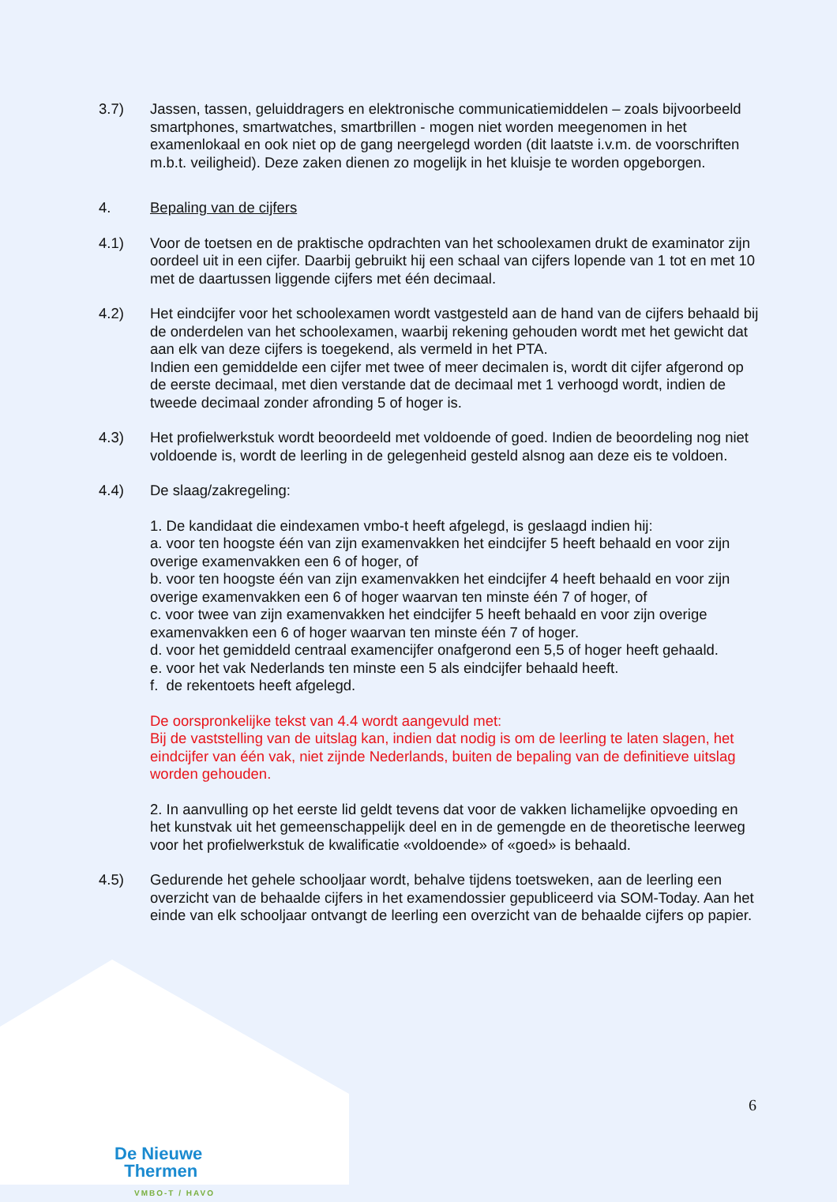3.7) Jassen, tassen, geluiddragers en elektronische communicatiemiddelen – zoals bijvoorbeeld smartphones, smartwatches, smartbrillen - mogen niet worden meegenomen in het examenlokaal en ook niet op de gang neergelegd worden (dit laatste i.v.m. de voorschriften m.b.t. veiligheid). Deze zaken dienen zo mogelijk in het kluisje te worden opgeborgen.
4. Bepaling van de cijfers
4.1) Voor de toetsen en de praktische opdrachten van het schoolexamen drukt de examinator zijn oordeel uit in een cijfer. Daarbij gebruikt hij een schaal van cijfers lopende van 1 tot en met 10 met de daartussen liggende cijfers met één decimaal.
4.2) Het eindcijfer voor het schoolexamen wordt vastgesteld aan de hand van de cijfers behaald bij de onderdelen van het schoolexamen, waarbij rekening gehouden wordt met het gewicht dat aan elk van deze cijfers is toegekend, als vermeld in het PTA.
Indien een gemiddelde een cijfer met twee of meer decimalen is, wordt dit cijfer afgerond op de eerste decimaal, met dien verstande dat de decimaal met 1 verhoogd wordt, indien de tweede decimaal zonder afronding 5 of hoger is.
4.3) Het profielwerkstuk wordt beoordeeld met voldoende of goed. Indien de beoordeling nog niet voldoende is, wordt de leerling in de gelegenheid gesteld alsnog aan deze eis te voldoen.
4.4) De slaag/zakregeling:
1. De kandidaat die eindexamen vmbo-t heeft afgelegd, is geslaagd indien hij:
a. voor ten hoogste één van zijn examenvakken het eindcijfer 5 heeft behaald en voor zijn overige examenvakken een 6 of hoger, of
b. voor ten hoogste één van zijn examenvakken het eindcijfer 4 heeft behaald en voor zijn overige examenvakken een 6 of hoger waarvan ten minste één 7 of hoger, of
c. voor twee van zijn examenvakken het eindcijfer 5 heeft behaald en voor zijn overige examenvakken een 6 of hoger waarvan ten minste één 7 of hoger.
d. voor het gemiddeld centraal examencijfer onafgerond een 5,5 of hoger heeft gehaald.
e. voor het vak Nederlands ten minste een 5 als eindcijfer behaald heeft.
f. de rekentoets heeft afgelegd.
De oorspronkelijke tekst van 4.4 wordt aangevuld met:
Bij de vaststelling van de uitslag kan, indien dat nodig is om de leerling te laten slagen, het eindcijfer van één vak, niet zijnde Nederlands, buiten de bepaling van de definitieve uitslag worden gehouden.
2. In aanvulling op het eerste lid geldt tevens dat voor de vakken lichamelijke opvoeding en het kunstvak uit het gemeenschappelijk deel en in de gemengde en de theoretische leerweg voor het profielwerkstuk de kwalificatie «voldoende» of «goed» is behaald.
4.5) Gedurende het gehele schooljaar wordt, behalve tijdens toetsweken, aan de leerling een overzicht van de behaalde cijfers in het examendossier gepubliceerd via SOM-Today. Aan het einde van elk schooljaar ontvangt de leerling een overzicht van de behaalde cijfers op papier.
De Nieuwe
Thermen
VMBO-T / HAVO
6